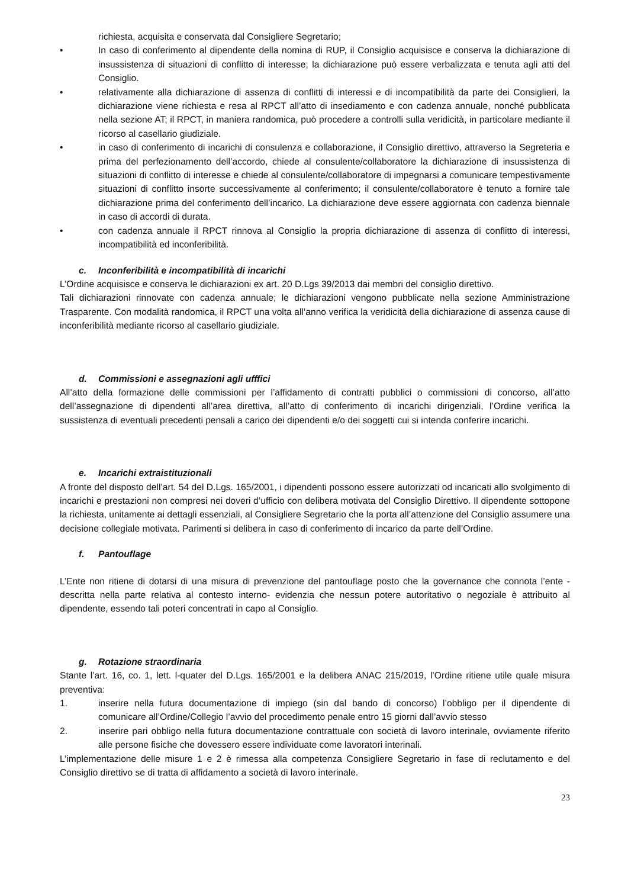richiesta, acquisita e conservata dal Consigliere Segretario;
• In caso di conferimento al dipendente della nomina di RUP, il Consiglio acquisisce e conserva la dichiarazione di insussistenza di situazioni di conflitto di interesse; la dichiarazione può essere verbalizzata e tenuta agli atti del Consiglio.
• relativamente alla dichiarazione di assenza di conflitti di interessi e di incompatibilità da parte dei Consiglieri, la dichiarazione viene richiesta e resa al RPCT all’atto di insediamento e con cadenza annuale, nonché pubblicata nella sezione AT; il RPCT, in maniera randomica, può procedere a controlli sulla veridicità, in particolare mediante il ricorso al casellario giudiziale.
• in caso di conferimento di incarichi di consulenza e collaborazione, il Consiglio direttivo, attraverso la Segreteria e prima del perfezionamento dell’accordo, chiede al consulente/collaboratore la dichiarazione di insussistenza di situazioni di conflitto di interesse e chiede al consulente/collaboratore di impegnarsi a comunicare tempestivamente situazioni di conflitto insorte successivamente al conferimento; il consulente/collaboratore è tenuto a fornire tale dichiarazione prima del conferimento dell’incarico. La dichiarazione deve essere aggiornata con cadenza biennale in caso di accordi di durata.
• con cadenza annuale il RPCT rinnova al Consiglio la propria dichiarazione di assenza di conflitto di interessi, incompatibilità ed inconferibilità.
c. Inconferibilità e incompatibilità di incarichi
L’Ordine acquisisce e conserva le dichiarazioni ex art. 20 D.Lgs 39/2013 dai membri del consiglio direttivo.
Tali dichiarazioni rinnovate con cadenza annuale; le dichiarazioni vengono pubblicate nella sezione Amministrazione Trasparente. Con modalità randomica, il RPCT una volta all’anno verifica la veridicità della dichiarazione di assenza cause di inconferibilità mediante ricorso al casellario giudiziale.
d. Commissioni e assegnazioni agli ufffici
All’atto della formazione delle commissioni per l’affidamento di contratti pubblici o commissioni di concorso, all’atto dell’assegnazione di dipendenti all’area direttiva, all’atto di conferimento di incarichi dirigenziali, l’Ordine verifica la sussistenza di eventuali precedenti pensali a carico dei dipendenti e/o dei soggetti cui si intenda conferire incarichi.
e. Incarichi extraistituzionali
A fronte del disposto dell’art. 54 del D.Lgs. 165/2001, i dipendenti possono essere autorizzati od incaricati allo svolgimento di incarichi e prestazioni non compresi nei doveri d’ufficio con delibera motivata del Consiglio Direttivo. Il dipendente sottopone la richiesta, unitamente ai dettagli essenziali, al Consigliere Segretario che la porta all’attenzione del Consiglio assumere una decisione collegiale motivata. Parimenti si delibera in caso di conferimento di incarico da parte dell’Ordine.
f. Pantouflage
L’Ente non ritiene di dotarsi di una misura di prevenzione del pantouflage posto che la governance che connota l’ente - descritta nella parte relativa al contesto interno- evidenzia che nessun potere autoritativo o negoziale è attribuito al dipendente, essendo tali poteri concentrati in capo al Consiglio.
g. Rotazione straordinaria
Stante l’art. 16, co. 1, lett. l-quater del D.Lgs. 165/2001 e la delibera ANAC 215/2019, l’Ordine ritiene utile quale misura preventiva:
1. inserire nella futura documentazione di impiego (sin dal bando di concorso) l’obbligo per il dipendente di comunicare all’Ordine/Collegio l’avvio del procedimento penale entro 15 giorni dall’avvio stesso
2. inserire pari obbligo nella futura documentazione contrattuale con società di lavoro interinale, ovviamente riferito alle persone fisiche che dovessero essere individuate come lavoratori interinali.
L’implementazione delle misure 1 e 2 è rimessa alla competenza Consigliere Segretario in fase di reclutamento e del Consiglio direttivo se di tratta di affidamento a società di lavoro interinale.
23